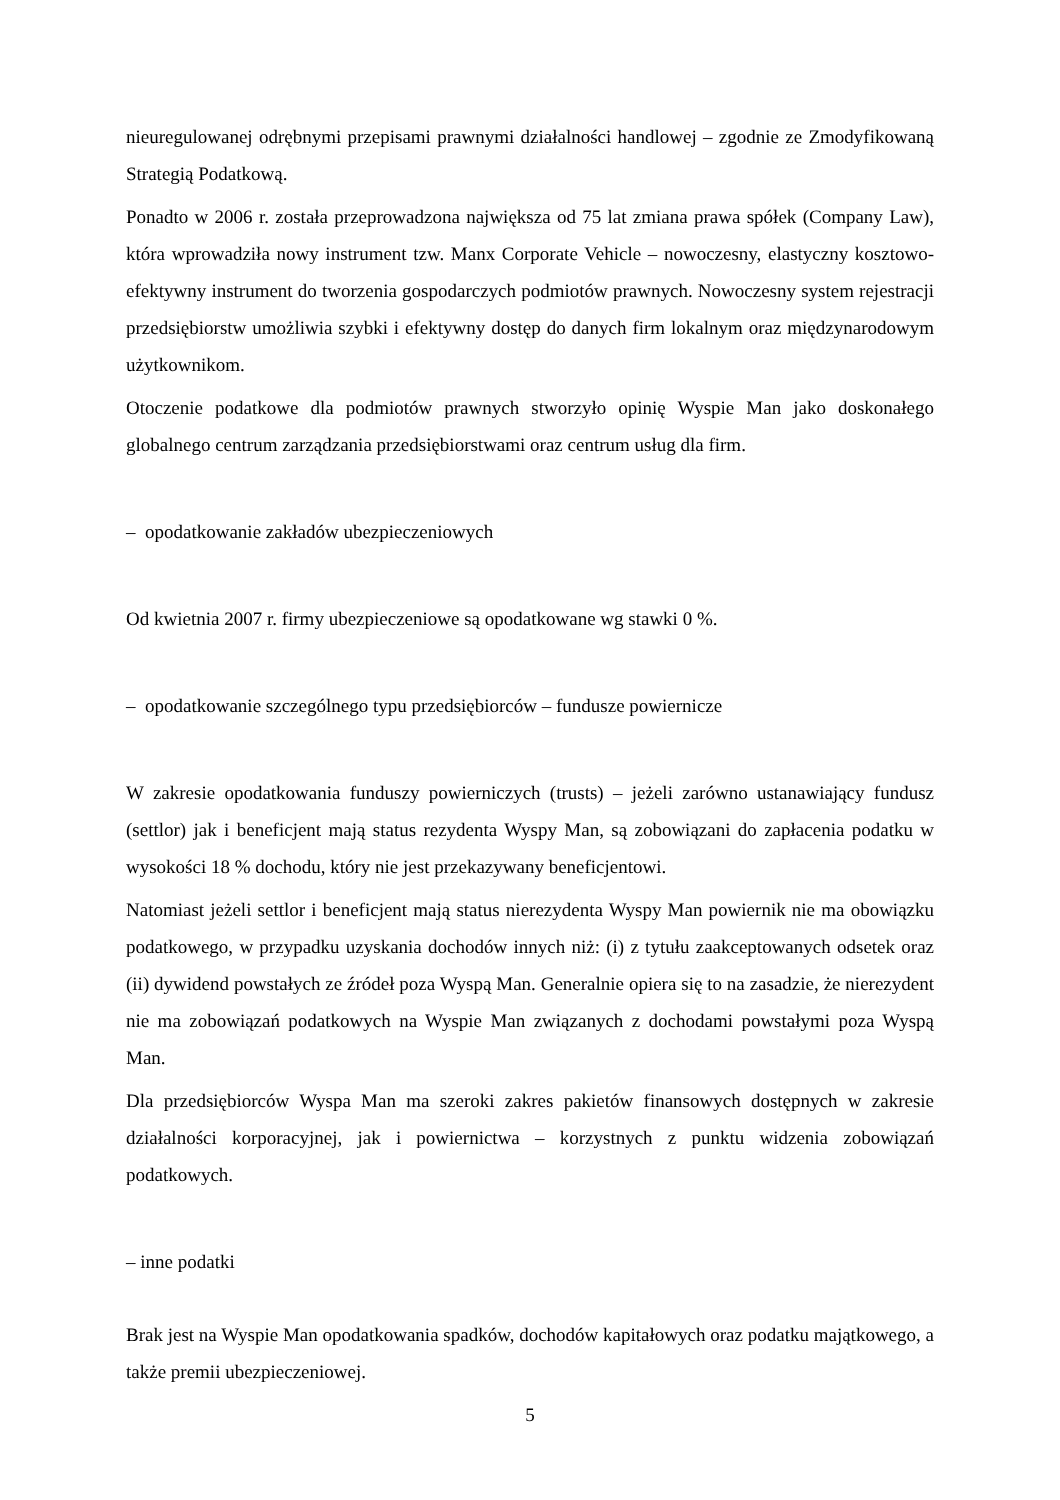nieuregulowanej odrębnymi przepisami prawnymi działalności handlowej – zgodnie ze Zmodyfikowaną Strategią Podatkową.
Ponadto w 2006 r. została przeprowadzona największa od 75 lat zmiana prawa spółek (Company Law), która wprowadziła nowy instrument tzw. Manx Corporate Vehicle – nowoczesny, elastyczny kosztowo-efektywny instrument do tworzenia gospodarczych podmiotów prawnych. Nowoczesny system rejestracji przedsiębiorstw umożliwia szybki i efektywny dostęp do danych firm lokalnym oraz międzynarodowym użytkownikom.
Otoczenie podatkowe dla podmiotów prawnych stworzyło opinię Wyspie Man jako doskonałego globalnego centrum zarządzania przedsiębiorstwami oraz centrum usług dla firm.
– opodatkowanie zakładów ubezpieczeniowych
Od kwietnia 2007 r. firmy ubezpieczeniowe są opodatkowane wg stawki 0 %.
– opodatkowanie szczególnego typu przedsiębiorców – fundusze powiernicze
W zakresie opodatkowania funduszy powierniczych (trusts) – jeżeli zarówno ustanawiający fundusz (settlor) jak i beneficjent mają status rezydenta Wyspy Man, są zobowiązani do zapłacenia podatku w wysokości 18 % dochodu, który nie jest przekazywany beneficjentowi.
Natomiast jeżeli settlor i beneficjent mają status nierezydenta Wyspy Man powiernik nie ma obowiązku podatkowego, w przypadku uzyskania dochodów innych niż: (i) z tytułu zaakceptowanych odsetek oraz (ii) dywidend powstałych ze źródeł poza Wyspą Man. Generalnie opiera się to na zasadzie, że nierezydent nie ma zobowiązań podatkowych na Wyspie Man związanych z dochodami powstałymi poza Wyspą Man.
Dla przedsiębiorców Wyspa Man ma szeroki zakres pakietów finansowych dostępnych w zakresie działalności korporacyjnej, jak i powiernictwa – korzystnych z punktu widzenia zobowiązań podatkowych.
– inne podatki
Brak jest na Wyspie Man opodatkowania spadków, dochodów kapitałowych oraz podatku majątkowego, a także premii ubezpieczeniowej.
5